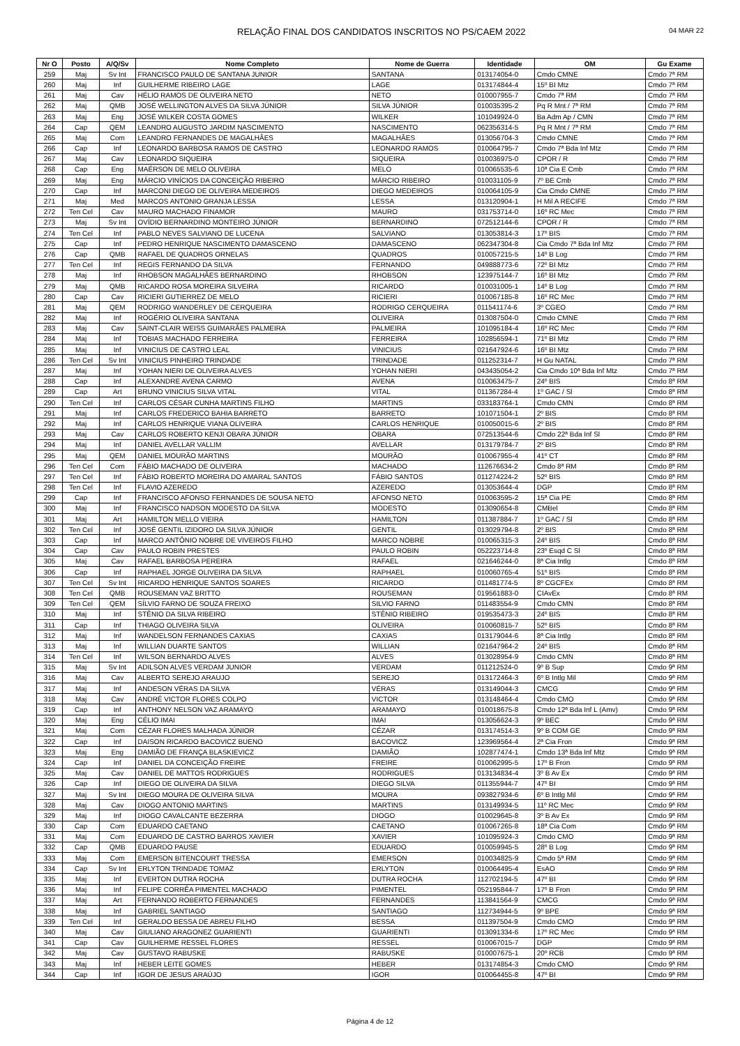RELAÇÃO FINAL DOS CANDIDATOS INSCRITOS NO PS/CAEM 2022 04 MAR 22
| Nr O | Posto | A/Q/Sv | Nome Completo | Nome de Guerra | Identidade | OM | Gu Exame |
| --- | --- | --- | --- | --- | --- | --- | --- |
| 259 | Maj | Sv Int | FRANCISCO PAULO DE SANTANA JUNIOR | SANTANA | 013174054-0 | Cmdo CMNE | Cmdo 7ª RM |
| 260 | Maj | Inf | GUILHERME RIBEIRO LAGE | LAGE | 013174844-4 | 15º BI Mtz | Cmdo 7ª RM |
| 261 | Maj | Cav | HÉLIO RAMOS DE OLIVEIRA NETO | NETO | 010007955-7 | Cmdo 7ª RM | Cmdo 7ª RM |
| 262 | Maj | QMB | JOSÉ WELLINGTON ALVES DA SILVA JÚNIOR | SILVA JÚNIOR | 010035395-2 | Pq R Mnt / 7ª RM | Cmdo 7ª RM |
| 263 | Maj | Eng | JOSÉ WILKER COSTA GOMES | WILKER | 101049924-0 | Ba Adm Ap / CMN | Cmdo 7ª RM |
| 264 | Cap | QEM | LEANDRO AUGUSTO JARDIM NASCIMENTO | NASCIMENTO | 062356314-5 | Pq R Mnt / 7ª RM | Cmdo 7ª RM |
| 265 | Maj | Com | LEANDRO FERNANDES DE MAGALHÃES | MAGALHÃES | 013056704-3 | Cmdo CMNE | Cmdo 7ª RM |
| 266 | Cap | Inf | LEONARDO BARBOSA RAMOS DE CASTRO | LEONARDO RAMOS | 010064795-7 | Cmdo 7ª Bda Inf Mtz | Cmdo 7ª RM |
| 267 | Maj | Cav | LEONARDO SIQUEIRA | SIQUEIRA | 010036975-0 | CPOR / R | Cmdo 7ª RM |
| 268 | Cap | Eng | MAÉRSON DE MELO OLIVEIRA | MELO | 010065535-6 | 10ª Cia E Cmb | Cmdo 7ª RM |
| 269 | Maj | Eng | MÁRCIO VINÍCIOS DA CONCEIÇÃO RIBEIRO | MÁRCIO RIBEIRO | 010031105-9 | 7º BE Cmb | Cmdo 7ª RM |
| 270 | Cap | Inf | MARCONI DIEGO DE OLIVEIRA MEDEIROS | DIEGO MEDEIROS | 010064105-9 | Cia Cmdo CMNE | Cmdo 7ª RM |
| 271 | Maj | Med | MARCOS ANTONIO GRANJA LESSA | LESSA | 013120904-1 | H Mil A RECIFE | Cmdo 7ª RM |
| 272 | Ten Cel | Cav | MAURO MACHADO FINAMOR | MAURO | 031753714-0 | 16º RC Mec | Cmdo 7ª RM |
| 273 | Maj | Sv Int | OVÍDIO BERNARDINO MONTEIRO JÚNIOR | BERNARDINO | 072512144-6 | CPOR / R | Cmdo 7ª RM |
| 274 | Ten Cel | Inf | PABLO NEVES SALVIANO DE LUCENA | SALVIANO | 013053814-3 | 17º BIS | Cmdo 7ª RM |
| 275 | Cap | Inf | PEDRO HENRIQUE NASCIMENTO DAMASCENO | DAMASCENO | 062347304-8 | Cia Cmdo 7ª Bda Inf Mtz | Cmdo 7ª RM |
| 276 | Cap | QMB | RAFAEL DE QUADROS ORNELAS | QUADROS | 010057215-5 | 14º B Log | Cmdo 7ª RM |
| 277 | Ten Cel | Inf | REGIS FERNANDO DA SILVA | FERNANDO | 049888773-6 | 72º BI Mtz | Cmdo 7ª RM |
| 278 | Maj | Inf | RHOBSON MAGALHÃES BERNARDINO | RHOBSON | 123975144-7 | 16º BI Mtz | Cmdo 7ª RM |
| 279 | Maj | QMB | RICARDO ROSA MOREIRA SILVEIRA | RICARDO | 010031005-1 | 14º B Log | Cmdo 7ª RM |
| 280 | Cap | Cav | RICIERI GUTIERREZ DE MELO | RICIERI | 010067185-8 | 16º RC Mec | Cmdo 7ª RM |
| 281 | Maj | QEM | RODRIGO WANDERLEY DE CERQUEIRA | RODRIGO CERQUEIRA | 011541174-6 | 3º CGEO | Cmdo 7ª RM |
| 282 | Maj | Inf | ROGÉRIO OLIVEIRA SANTANA | OLIVEIRA | 013087504-0 | Cmdo CMNE | Cmdo 7ª RM |
| 283 | Maj | Cav | SAINT-CLAIR WEISS GUIMARÃES PALMEIRA | PALMEIRA | 101095184-4 | 16º RC Mec | Cmdo 7ª RM |
| 284 | Maj | Inf | TOBIAS MACHADO FERREIRA | FERREIRA | 102856594-1 | 71º BI Mtz | Cmdo 7ª RM |
| 285 | Maj | Inf | VINICIUS DE CASTRO LEAL | VINICIUS | 021647924-6 | 16º BI Mtz | Cmdo 7ª RM |
| 286 | Ten Cel | Sv Int | VINICIUS PINHEIRO TRINDADE | TRINDADE | 011252314-7 | H Gu NATAL | Cmdo 7ª RM |
| 287 | Maj | Inf | YOHAN NIERI DE OLIVEIRA ALVES | YOHAN NIERI | 043435054-2 | Cia Cmdo 10ª Bda Inf Mtz | Cmdo 7ª RM |
| 288 | Cap | Inf | ALEXANDRE AVENA CARMO | AVENA | 010063475-7 | 24º BIS | Cmdo 8ª RM |
| 289 | Cap | Art | BRUNO VINICIUS SILVA VITAL | VITAL | 011367284-4 | 1º GAC / Sl | Cmdo 8ª RM |
| 290 | Ten Cel | Inf | CARLOS CÉSAR CUNHA MARTINS FILHO | MARTINS | 033183764-1 | Cmdo CMN | Cmdo 8ª RM |
| 291 | Maj | Inf | CARLOS FREDERICO BAHIA BARRETO | BARRETO | 101071504-1 | 2º BIS | Cmdo 8ª RM |
| 292 | Maj | Inf | CARLOS HENRIQUE VIANA OLIVEIRA | CARLOS HENRIQUE | 010050015-6 | 2º BIS | Cmdo 8ª RM |
| 293 | Maj | Cav | CARLOS ROBERTO KENJI OBARA JÚNIOR | OBARA | 072513544-6 | Cmdo 22ª Bda Inf Sl | Cmdo 8ª RM |
| 294 | Maj | Inf | DANIEL AVELLAR VALLIM | AVELLAR | 013179784-7 | 2º BIS | Cmdo 8ª RM |
| 295 | Maj | QEM | DANIEL MOURÃO MARTINS | MOURÃO | 010067955-4 | 41º CT | Cmdo 8ª RM |
| 296 | Ten Cel | Com | FÁBIO MACHADO DE OLIVEIRA | MACHADO | 112676634-2 | Cmdo 8ª RM | Cmdo 8ª RM |
| 297 | Ten Cel | Inf | FÁBIO ROBERTO MOREIRA DO AMARAL SANTOS | FÁBIO SANTOS | 011274224-2 | 52º BIS | Cmdo 8ª RM |
| 298 | Ten Cel | Inf | FLAVIO AZEREDO | AZEREDO | 013053644-4 | DGP | Cmdo 8ª RM |
| 299 | Cap | Inf | FRANCISCO AFONSO FERNANDES DE SOUSA NETO | AFONSO NETO | 010063595-2 | 15ª Cia PE | Cmdo 8ª RM |
| 300 | Maj | Inf | FRANCISCO NADSON MODESTO DA SILVA | MODESTO | 013090654-8 | CMBel | Cmdo 8ª RM |
| 301 | Maj | Art | HAMILTON MELLO VIEIRA | HAMILTON | 011387884-7 | 1º GAC / Sl | Cmdo 8ª RM |
| 302 | Ten Cel | Inf | JOSÉ GENTIL IZIDORO DA SILVA JÚNIOR | GENTIL | 013029794-8 | 2º BIS | Cmdo 8ª RM |
| 303 | Cap | Inf | MARCO ANTÔNIO NOBRE DE VIVEIROS FILHO | MARCO NOBRE | 010065315-3 | 24º BIS | Cmdo 8ª RM |
| 304 | Cap | Cav | PAULO ROBIN PRESTES | PAULO ROBIN | 052223714-8 | 23º Esqd C Sl | Cmdo 8ª RM |
| 305 | Maj | Cav | RAFAEL BARBOSA PEREIRA | RAFAEL | 021646244-0 | 8ª Cia Intlg | Cmdo 8ª RM |
| 306 | Cap | Inf | RAPHAEL JORGE OLIVEIRA DA SILVA | RAPHAEL | 010060765-4 | 51º BIS | Cmdo 8ª RM |
| 307 | Ten Cel | Sv Int | RICARDO HENRIQUE SANTOS SOARES | RICARDO | 011481774-5 | 8º CGCFEx | Cmdo 8ª RM |
| 308 | Ten Cel | QMB | ROUSEMAN VAZ BRITTO | ROUSEMAN | 019561883-0 | CIAvEx | Cmdo 8ª RM |
| 309 | Ten Cel | QEM | SÍLVIO FARNO DE SOUZA FREIXO | SILVIO FARNO | 011483554-9 | Cmdo CMN | Cmdo 8ª RM |
| 310 | Maj | Inf | STÊNIO DA SILVA RIBEIRO | STÊNIO RIBEIRO | 019535473-3 | 24º BIS | Cmdo 8ª RM |
| 311 | Cap | Inf | THIAGO OLIVEIRA SILVA | OLIVEIRA | 010060815-7 | 52º BIS | Cmdo 8ª RM |
| 312 | Maj | Inf | WANDELSON FERNANDES CAXIAS | CAXIAS | 013179044-6 | 8ª Cia Intlg | Cmdo 8ª RM |
| 313 | Maj | Inf | WILLIAN DUARTE SANTOS | WILLIAN | 021647964-2 | 24º BIS | Cmdo 8ª RM |
| 314 | Ten Cel | Inf | WILSON BERNARDO ALVES | ALVES | 013028954-9 | Cmdo CMN | Cmdo 8ª RM |
| 315 | Maj | Sv Int | ADILSON ALVES VERDAM JUNIOR | VERDAM | 011212524-0 | 9º B Sup | Cmdo 9ª RM |
| 316 | Maj | Cav | ALBERTO SEREJO ARAUJO | SEREJO | 013172464-3 | 6º B Intlg Mil | Cmdo 9ª RM |
| 317 | Maj | Inf | ANDESON VÉRAS DA SILVA | VÉRAS | 013149044-3 | CMCG | Cmdo 9ª RM |
| 318 | Maj | Cav | ANDRÉ VICTOR FLORES COLPO | VICTOR | 013148464-4 | Cmdo CMO | Cmdo 9ª RM |
| 319 | Cap | Inf | ANTHONY NELSON VAZ ARAMAYO | ARAMAYO | 010018675-8 | Cmdo 12ª Bda Inf L (Amv) | Cmdo 9ª RM |
| 320 | Maj | Eng | CÉLIO IMAI | IMAI | 013056624-3 | 9º BEC | Cmdo 9ª RM |
| 321 | Maj | Com | CÉZAR FLORES MALHADA JÚNIOR | CÉZAR | 013174514-3 | 9º B COM GE | Cmdo 9ª RM |
| 322 | Cap | Inf | DAISON RICARDO BACOVICZ BUENO | BACOVICZ | 123969564-4 | 2ª Cia Fron | Cmdo 9ª RM |
| 323 | Maj | Eng | DAMIÃO DE FRANÇA BLASKIEVICZ | DAMIÃO | 102877474-1 | Cmdo 13ª Bda Inf Mtz | Cmdo 9ª RM |
| 324 | Cap | Inf | DANIEL DA CONCEIÇÃO FREIRE | FREIRE | 010062995-5 | 17º B Fron | Cmdo 9ª RM |
| 325 | Maj | Cav | DANIEL DE MATTOS RODRIGUES | RODRIGUES | 013134834-4 | 3º B Av Ex | Cmdo 9ª RM |
| 326 | Cap | Inf | DIEGO DE OLIVEIRA DA SILVA | DIEGO SILVA | 011355944-7 | 47º BI | Cmdo 9ª RM |
| 327 | Maj | Sv Int | DIEGO MOURA DE OLIVEIRA SILVA | MOURA | 093827934-6 | 6º B Intlg Mil | Cmdo 9ª RM |
| 328 | Maj | Cav | DIOGO ANTONIO MARTINS | MARTINS | 013149934-5 | 11º RC Mec | Cmdo 9ª RM |
| 329 | Maj | Inf | DIOGO CAVALCANTE BEZERRA | DIOGO | 010029645-8 | 3º B Av Ex | Cmdo 9ª RM |
| 330 | Cap | Com | EDUARDO CAETANO | CAETANO | 010067265-8 | 18ª Cia Com | Cmdo 9ª RM |
| 331 | Maj | Com | EDUARDO DE CASTRO BARROS XAVIER | XAVIER | 101095924-3 | Cmdo CMO | Cmdo 9ª RM |
| 332 | Cap | QMB | EDUARDO PAUSE | EDUARDO | 010059945-5 | 28º B Log | Cmdo 9ª RM |
| 333 | Maj | Com | EMERSON BITENCOURT TRESSA | EMERSON | 010034825-9 | Cmdo 5ª RM | Cmdo 9ª RM |
| 334 | Cap | Sv Int | ERLYTON TRINDADE TOMAZ | ERLYTON | 010064495-4 | EsAO | Cmdo 9ª RM |
| 335 | Maj | Inf | EVERTON DUTRA ROCHA | DUTRA ROCHA | 112702194-5 | 47º BI | Cmdo 9ª RM |
| 336 | Maj | Inf | FELIPE CORRÊA PIMENTEL MACHADO | PIMENTEL | 052195844-7 | 17º B Fron | Cmdo 9ª RM |
| 337 | Maj | Art | FERNANDO ROBERTO FERNANDES | FERNANDES | 113841564-9 | CMCG | Cmdo 9ª RM |
| 338 | Maj | Inf | GABRIEL SANTIAGO | SANTIAGO | 112734944-5 | 9º BPE | Cmdo 9ª RM |
| 339 | Ten Cel | Inf | GERALDO BESSA DE ABREU FILHO | BESSA | 011397504-9 | Cmdo CMO | Cmdo 9ª RM |
| 340 | Maj | Cav | GIULIANO ARAGONEZ GUARIENTI | GUARIENTI | 013091334-6 | 17º RC Mec | Cmdo 9ª RM |
| 341 | Cap | Cav | GUILHERME RESSEL FLORES | RESSEL | 010067015-7 | DGP | Cmdo 9ª RM |
| 342 | Maj | Cav | GUSTAVO RABUSKE | RABUSKE | 010007675-1 | 20º RCB | Cmdo 9ª RM |
| 343 | Maj | Inf | HEBER LEITE GOMES | HEBER | 013174854-3 | Cmdo CMO | Cmdo 9ª RM |
| 344 | Cap | Inf | IGOR DE JESUS ARAÚJO | IGOR | 010064455-8 | 47º BI | Cmdo 9ª RM |
Página 4 de 12